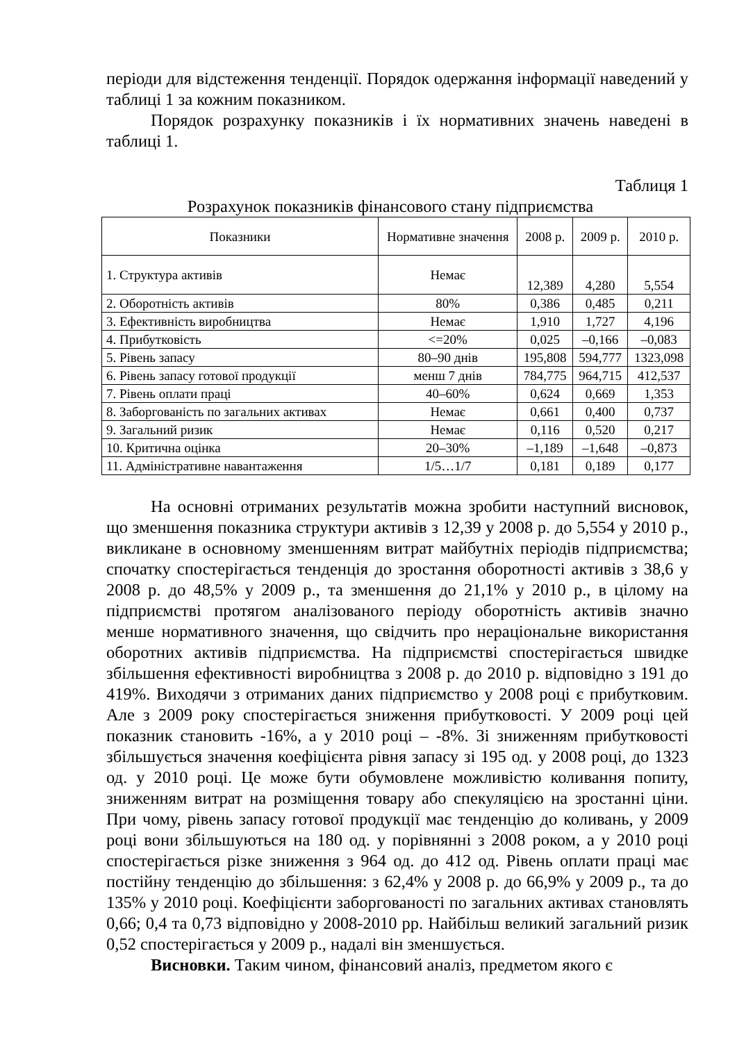періоди для відстеження тенденції. Порядок одержання інформації наведений у таблиці 1 за кожним показником.
Порядок розрахунку показників і їх нормативних значень наведені в таблиці 1.
Таблиця 1
Розрахунок показників фінансового стану підприємства
| Показники | Нормативне значення | 2008 р. | 2009 р. | 2010 р. |
| --- | --- | --- | --- | --- |
| 1. Структура активів | Немає | 12,389 | 4,280 | 5,554 |
| 2. Оборотність активів | 80% | 0,386 | 0,485 | 0,211 |
| 3. Ефективність виробництва | Немає | 1,910 | 1,727 | 4,196 |
| 4. Прибутковість | <=20% | 0,025 | –0,166 | –0,083 |
| 5. Рівень запасу | 80–90 днів | 195,808 | 594,777 | 1323,098 |
| 6. Рівень запасу готової продукції | менш 7 днів | 784,775 | 964,715 | 412,537 |
| 7. Рівень оплати праці | 40–60% | 0,624 | 0,669 | 1,353 |
| 8. Заборгованість по загальних активах | Немає | 0,661 | 0,400 | 0,737 |
| 9. Загальний ризик | Немає | 0,116 | 0,520 | 0,217 |
| 10. Критична оцінка | 20–30% | –1,189 | –1,648 | –0,873 |
| 11. Адміністративне навантаження | 1/5…1/7 | 0,181 | 0,189 | 0,177 |
На основні отриманих результатів можна зробити наступний висновок, що зменшення показника структури активів з 12,39 у 2008 р. до 5,554 у 2010 р., викликане в основному зменшенням витрат майбутніх періодів підприємства; спочатку спостерігається тенденція до зростання оборотності активів з 38,6 у 2008 р. до 48,5% у 2009 р., та зменшення до 21,1% у 2010 р., в цілому на підприємстві протягом аналізованого періоду оборотність активів значно менше нормативного значення, що свідчить про нераціональне використання оборотних активів підприємства. На підприємстві спостерігається швидке збільшення ефективності виробництва з 2008 р. до 2010 р. відповідно з 191 до 419%. Виходячи з отриманих даних підприємство у 2008 році є прибутковим. Але з 2009 року спостерігається зниження прибутковості. У 2009 році цей показник становить -16%, а у 2010 році – -8%. Зі зниженням прибутковості збільшується значення коефіцієнта рівня запасу зі 195 од. у 2008 році, до 1323 од. у 2010 році. Це може бути обумовлене можливістю коливання попиту, зниженням витрат на розміщення товару або спекуляцією на зростанні ціни. При чому, рівень запасу готової продукції має тенденцію до коливань, у 2009 році вони збільшуються на 180 од. у порівнянні з 2008 роком, а у 2010 році спостерігається різке зниження з 964 од. до 412 од. Рівень оплати праці має постійну тенденцію до збільшення: з 62,4% у 2008 р. до 66,9% у 2009 р., та до 135% у 2010 році. Коефіцієнти заборгованості по загальних активах становлять 0,66; 0,4 та 0,73 відповідно у 2008-2010 рр. Найбільш великий загальний ризик 0,52 спостерігається у 2009 р., надалі він зменшується.
Висновки. Таким чином, фінансовий аналіз, предметом якого є